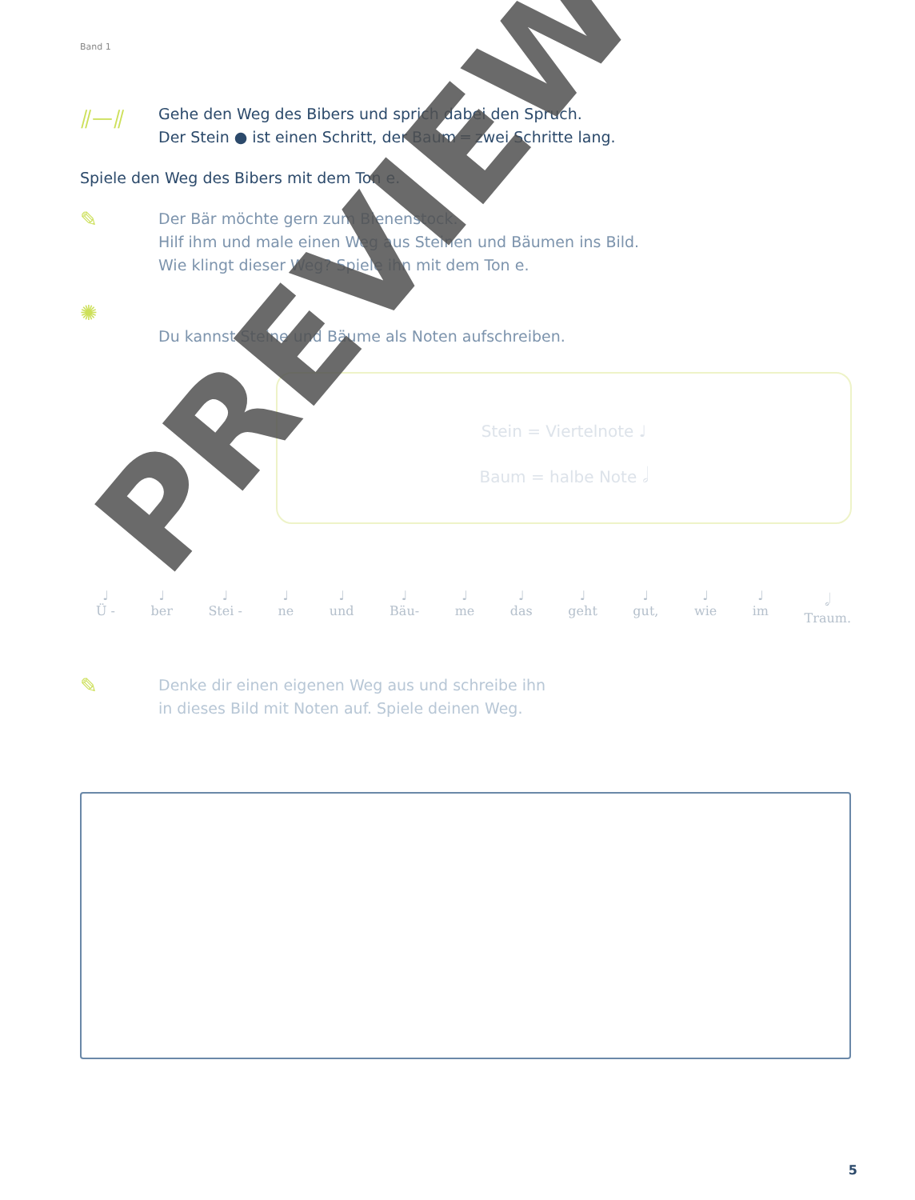Band 1
⫽—⫽
Gehe den Weg des Bibers und sprich dabei den Spruch.
Der Stein ● ist einen Schritt, der Baum ═ zwei Schritte lang.
Spiele den Weg des Bibers mit dem Ton e.
✎
Der Bär möchte gern zum Bienenstock.
Hilf ihm und male einen Weg aus Steinen und Bäumen ins Bild.
Wie klingt dieser Weg? Spiele ihn mit dem Ton e.
✺
Du kannst Steine und Bäume als Noten aufschreiben.
Stein = Viertelnote ♩
Baum = halbe Note 𝅗𝅥
♩
Ü - ♩
ber ♩
Stei - ♩
ne ♩
und ♩
Bäu- ♩
me ♩
das ♩
geht ♩
gut, ♩
wie ♩
im 𝅗𝅥
Traum.
✎
Denke dir einen eigenen Weg aus und schreibe ihn
in dieses Bild mit Noten auf. Spiele deinen Weg.
PREVIEW
5